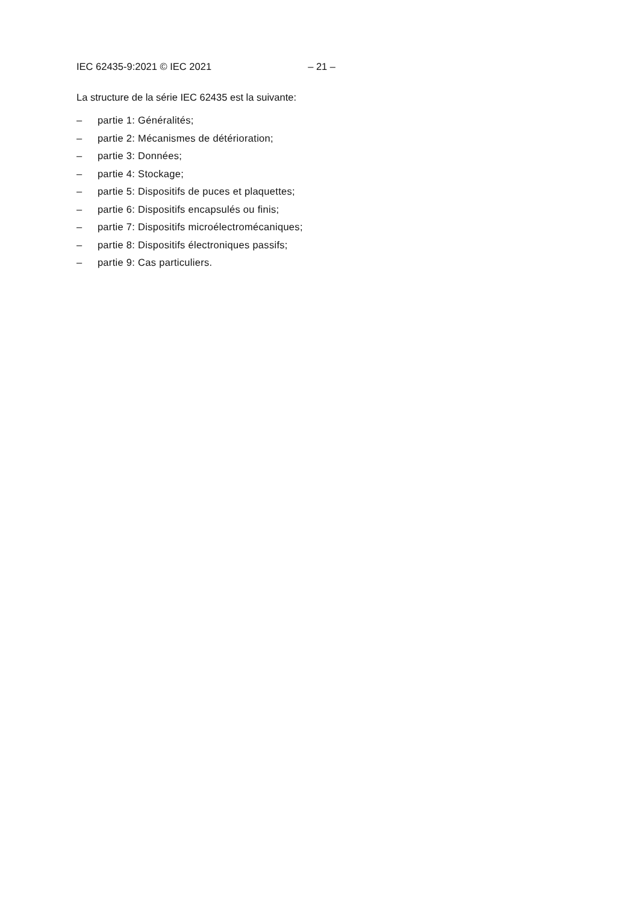IEC 62435-9:2021 © IEC 2021 – 21 –
La structure de la série IEC 62435 est la suivante:
– partie 1: Généralités;
– partie 2: Mécanismes de détérioration;
– partie 3: Données;
– partie 4: Stockage;
– partie 5: Dispositifs de puces et plaquettes;
– partie 6: Dispositifs encapsulés ou finis;
– partie 7: Dispositifs microélectromécaniques;
– partie 8: Dispositifs électroniques passifs;
– partie 9: Cas particuliers.